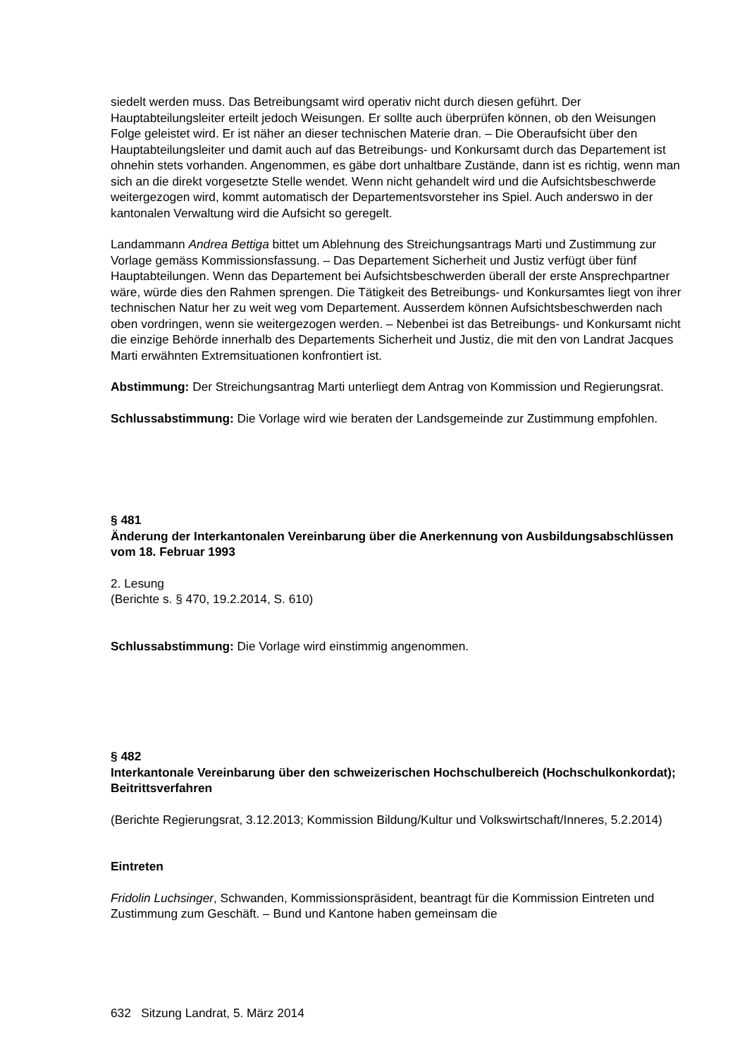siedelt werden muss. Das Betreibungsamt wird operativ nicht durch diesen geführt. Der Hauptabteilungsleiter erteilt jedoch Weisungen. Er sollte auch überprüfen können, ob den Weisungen Folge geleistet wird. Er ist näher an dieser technischen Materie dran. – Die Oberaufsicht über den Hauptabteilungsleiter und damit auch auf das Betreibungs- und Konkursamt durch das Departement ist ohnehin stets vorhanden. Angenommen, es gäbe dort unhaltbare Zustände, dann ist es richtig, wenn man sich an die direkt vorgesetzte Stelle wendet. Wenn nicht gehandelt wird und die Aufsichtsbeschwerde weitergezogen wird, kommt automatisch der Departementsvorsteher ins Spiel. Auch anderswo in der kantonalen Verwaltung wird die Aufsicht so geregelt.
Landammann Andrea Bettiga bittet um Ablehnung des Streichungsantrags Marti und Zustimmung zur Vorlage gemäss Kommissionsfassung. – Das Departement Sicherheit und Justiz verfügt über fünf Hauptabteilungen. Wenn das Departement bei Aufsichtsbeschwerden überall der erste Ansprechpartner wäre, würde dies den Rahmen sprengen. Die Tätigkeit des Betreibungs- und Konkursamtes liegt von ihrer technischen Natur her zu weit weg vom Departement. Ausserdem können Aufsichtsbeschwerden nach oben vordringen, wenn sie weitergezogen werden. – Nebenbei ist das Betreibungs- und Konkursamt nicht die einzige Behörde innerhalb des Departements Sicherheit und Justiz, die mit den von Landrat Jacques Marti erwähnten Extremsituationen konfrontiert ist.
Abstimmung: Der Streichungsantrag Marti unterliegt dem Antrag von Kommission und Regierungsrat.
Schlussabstimmung: Die Vorlage wird wie beraten der Landsgemeinde zur Zustimmung empfohlen.
§ 481
Änderung der Interkantonalen Vereinbarung über die Anerkennung von Ausbildungsabschlüssen vom 18. Februar 1993
2. Lesung
(Berichte s. § 470, 19.2.2014, S. 610)
Schlussabstimmung: Die Vorlage wird einstimmig angenommen.
§ 482
Interkantonale Vereinbarung über den schweizerischen Hochschulbereich (Hochschulkonkordat); Beitrittsverfahren
(Berichte Regierungsrat, 3.12.2013; Kommission Bildung/Kultur und Volkswirtschaft/Inneres, 5.2.2014)
Eintreten
Fridolin Luchsinger, Schwanden, Kommissionspräsident, beantragt für die Kommission Eintreten und Zustimmung zum Geschäft. – Bund und Kantone haben gemeinsam die
632 Sitzung Landrat, 5. März 2014